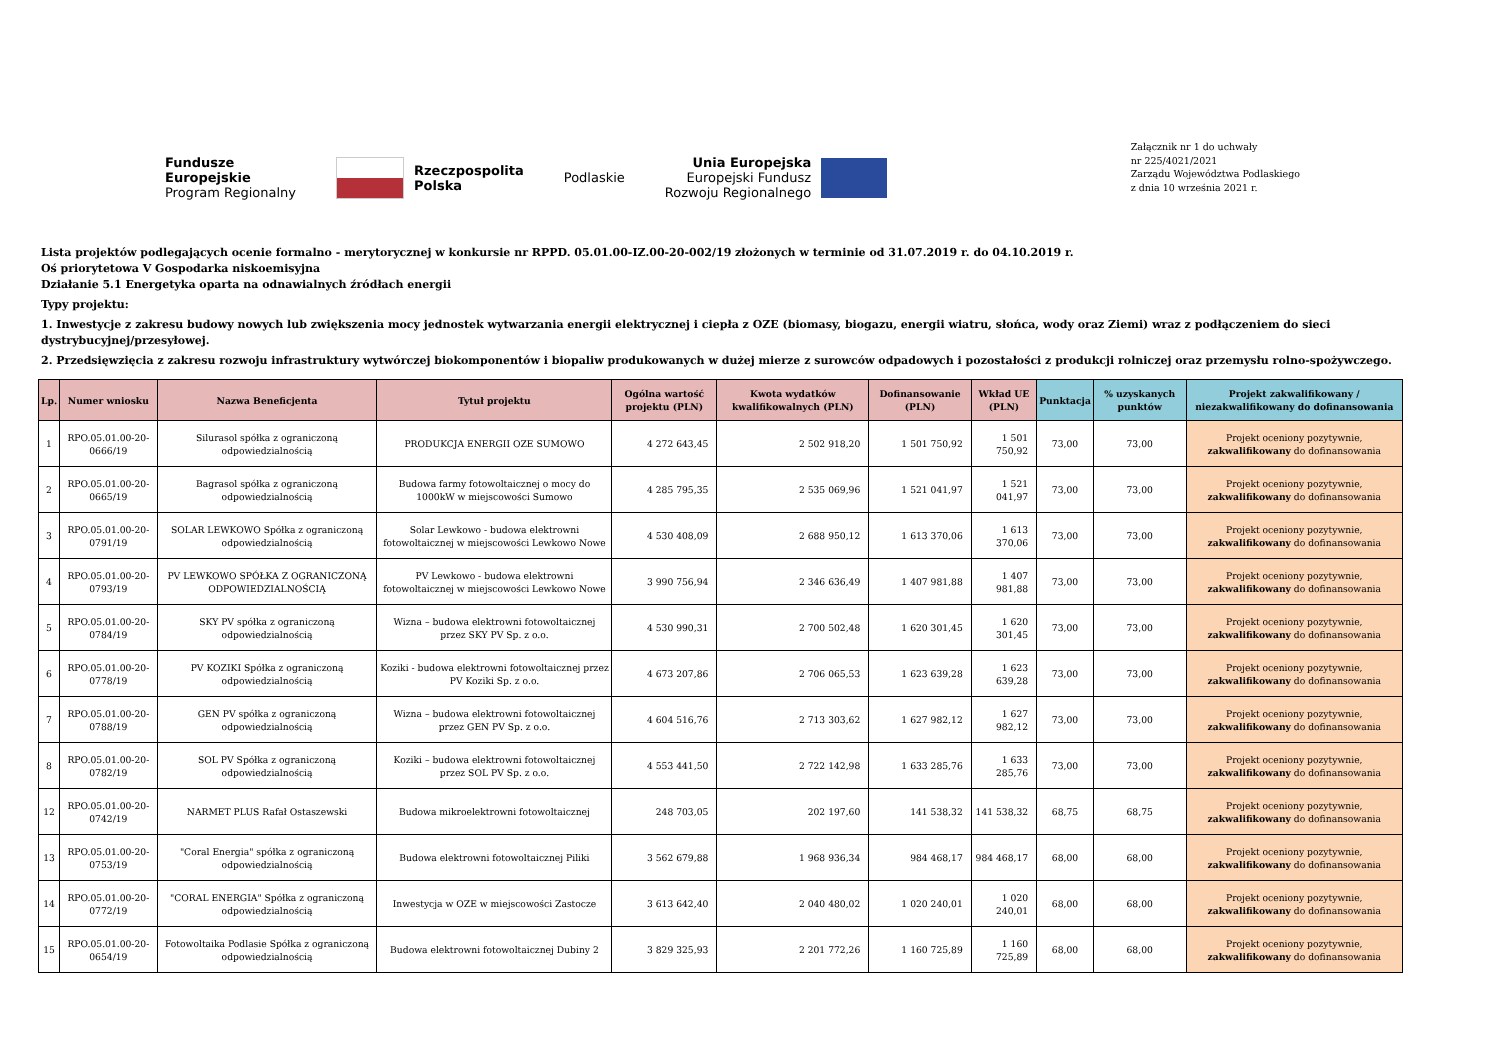Fundusze
Europejskie
Program Regionalny
Rzeczpospolita
Polska
Podlaskie
Unia Europejska
Europejski Fundusz
Rozwoju Regionalnego
Załącznik nr 1 do uchwały
nr 225/4021/2021
Zarządu Województwa Podlaskiego
z dnia 10 września 2021 r.
Lista projektów podlegających ocenie formalno - merytorycznej w konkursie nr RPPD. 05.01.00-IZ.00-20-002/19 złożonych w terminie od 31.07.2019 r. do 04.10.2019 r.
Oś priorytetowa V Gospodarka niskoemisyjna
Działanie 5.1 Energetyka oparta na odnawialnych źródłach energii
Typy projektu:
1. Inwestycje z zakresu budowy nowych lub zwiększenia mocy jednostek wytwarzania energii elektrycznej i ciepła z OZE (biomasy, biogazu, energii wiatru, słońca, wody oraz Ziemi) wraz z podłączeniem do sieci dystrybucyjnej/przesyłowej.
2. Przedsięwzięcia z zakresu rozwoju infrastruktury wytwórczej biokomponentów i biopaliw produkowanych w dużej mierze z surowców odpadowych i pozostałości z produkcji rolniczej oraz przemysłu rolno-spożywczego.
| Lp. | Numer wniosku | Nazwa Beneficjenta | Tytuł projektu | Ogólna wartość projektu (PLN) | Kwota wydatków kwalifikowalnych (PLN) | Dofinansowanie (PLN) | Wkład UE (PLN) | Punktacja | % uzyskanych punktów | Projekt zakwalifikowany / niezakwalifikowany do dofinansowania |
| --- | --- | --- | --- | --- | --- | --- | --- | --- | --- | --- |
| 1 | RPO.05.01.00-20-0666/19 | Silurasol spółka z ograniczoną odpowiedzialnością | PRODUKCJA ENERGII OZE SUMOWO | 4 272 643,45 | 2 502 918,20 | 1 501 750,92 | 1 501 750,92 | 73,00 | 73,00 | Projekt oceniony pozytywnie, zakwalifikowany do dofinansowania |
| 2 | RPO.05.01.00-20-0665/19 | Bagrasol spółka z ograniczoną odpowiedzialnością | Budowa farmy fotowoltaicznej o mocy do 1000kW w miejscowości Sumowo | 4 285 795,35 | 2 535 069,96 | 1 521 041,97 | 1 521 041,97 | 73,00 | 73,00 | Projekt oceniony pozytywnie, zakwalifikowany do dofinansowania |
| 3 | RPO.05.01.00-20-0791/19 | SOLAR LEWKOWO Spółka z ograniczoną odpowiedzialnością | Solar Lewkowo - budowa elektrowni fotowoltaicznej w miejscowości Lewkowo Nowe | 4 530 408,09 | 2 688 950,12 | 1 613 370,06 | 1 613 370,06 | 73,00 | 73,00 | Projekt oceniony pozytywnie, zakwalifikowany do dofinansowania |
| 4 | RPO.05.01.00-20-0793/19 | PV LEWKOWO SPÓŁKA Z OGRANICZONĄ ODPOWIEDZIALNOŚCIĄ | PV Lewkowo - budowa elektrowni fotowoltaicznej w miejscowości Lewkowo Nowe | 3 990 756,94 | 2 346 636,49 | 1 407 981,88 | 1 407 981,88 | 73,00 | 73,00 | Projekt oceniony pozytywnie, zakwalifikowany do dofinansowania |
| 5 | RPO.05.01.00-20-0784/19 | SKY PV spółka z ograniczoną odpowiedzialnością | Wizna – budowa elektrowni fotowoltaicznej przez SKY PV Sp. z o.o. | 4 530 990,31 | 2 700 502,48 | 1 620 301,45 | 1 620 301,45 | 73,00 | 73,00 | Projekt oceniony pozytywnie, zakwalifikowany do dofinansowania |
| 6 | RPO.05.01.00-20-0778/19 | PV KOZIKI Spółka z ograniczoną odpowiedzialnością | Koziki - budowa elektrowni fotowoltaicznej przez PV Koziki Sp. z o.o. | 4 673 207,86 | 2 706 065,53 | 1 623 639,28 | 1 623 639,28 | 73,00 | 73,00 | Projekt oceniony pozytywnie, zakwalifikowany do dofinansowania |
| 7 | RPO.05.01.00-20-0788/19 | GEN PV spółka z ograniczoną odpowiedzialnością | Wizna – budowa elektrowni fotowoltaicznej przez GEN PV Sp. z o.o. | 4 604 516,76 | 2 713 303,62 | 1 627 982,12 | 1 627 982,12 | 73,00 | 73,00 | Projekt oceniony pozytywnie, zakwalifikowany do dofinansowania |
| 8 | RPO.05.01.00-20-0782/19 | SOL PV Spółka z ograniczoną odpowiedzialnością | Koziki – budowa elektrowni fotowoltaicznej przez SOL PV Sp. z o.o. | 4 553 441,50 | 2 722 142,98 | 1 633 285,76 | 1 633 285,76 | 73,00 | 73,00 | Projekt oceniony pozytywnie, zakwalifikowany do dofinansowania |
| 12 | RPO.05.01.00-20-0742/19 | NARMET PLUS Rafał Ostaszewski | Budowa mikroelektrowni fotowoltaicznej | 248 703,05 | 202 197,60 | 141 538,32 | 141 538,32 | 68,75 | 68,75 | Projekt oceniony pozytywnie, zakwalifikowany do dofinansowania |
| 13 | RPO.05.01.00-20-0753/19 | "Coral Energia" spółka z ograniczoną odpowiedzialnością | Budowa elektrowni fotowoltaicznej Piliki | 3 562 679,88 | 1 968 936,34 | 984 468,17 | 984 468,17 | 68,00 | 68,00 | Projekt oceniony pozytywnie, zakwalifikowany do dofinansowania |
| 14 | RPO.05.01.00-20-0772/19 | "CORAL ENERGIA" Spółka z ograniczoną odpowiedzialnością | Inwestycja w OZE w miejscowości Zastocze | 3 613 642,40 | 2 040 480,02 | 1 020 240,01 | 1 020 240,01 | 68,00 | 68,00 | Projekt oceniony pozytywnie, zakwalifikowany do dofinansowania |
| 15 | RPO.05.01.00-20-0654/19 | Fotowoltaika Podlasie Spółka z ograniczoną odpowiedzialnością | Budowa elektrowni fotowoltaicznej Dubiny 2 | 3 829 325,93 | 2 201 772,26 | 1 160 725,89 | 1 160 725,89 | 68,00 | 68,00 | Projekt oceniony pozytywnie, zakwalifikowany do dofinansowania |